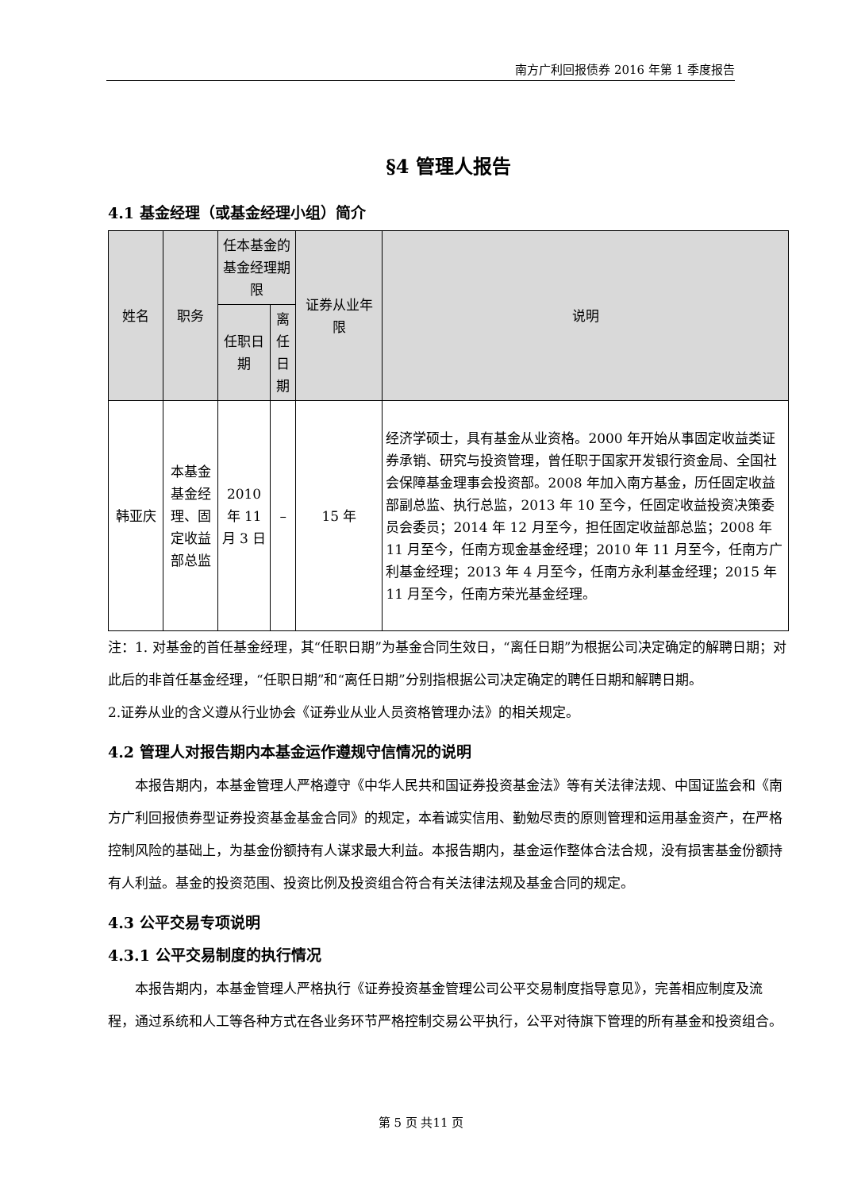南方广利回报债券 2016 年第 1 季度报告
§4 管理人报告
4.1 基金经理（或基金经理小组）简介
| 姓名 | 职务 | 任本基金的基金经理期限 | | 证券从业年限 | 说明 |
| --- | --- | --- | --- | --- | --- |
| | | 任职日期 | 离任日期 | | |
| 韩亚庆 | 本基金基金经理、固定收益部总监 | 2010 年 11 月 3 日 | – | 15 年 | 经济学硕士，具有基金从业资格。2000 年开始从事固定收益类证券承销、研究与投资管理，曾任职于国家开发银行资金局、全国社会保障基金理事会投资部。2008 年加入南方基金，历任固定收益部副总监、执行总监，2013 年 10 至今，任固定收益投资决策委员会委员；2014 年 12 月至今，担任固定收益部总监；2008 年 11 月至今，任南方现金基金经理；2010 年 11 月至今，任南方广利基金经理；2013 年 4 月至今，任南方永利基金经理；2015 年 11 月至今，任南方荣光基金经理。 |
注：1. 对基金的首任基金经理，其“任职日期”为基金合同生效日，“离任日期”为根据公司决定确定的解聘日期；对此后的非首任基金经理，“任职日期”和“离任日期”分别指根据公司决定确定的聘任日期和解聘日期。
2.证券从业的含义遵从行业协会《证券业从业人员资格管理办法》的相关规定。
4.2 管理人对报告期内本基金运作遵规守信情况的说明
本报告期内，本基金管理人严格遵守《中华人民共和国证券投资基金法》等有关法律法规、中国证监会和《南方广利回报债券型证券投资基金基金合同》的规定，本着诚实信用、勤勉尽责的原则管理和运用基金资产，在严格控制风险的基础上，为基金份额持有人谋求最大利益。本报告期内，基金运作整体合法合规，没有损害基金份额持有人利益。基金的投资范围、投资比例及投资组合符合有关法律法规及基金合同的规定。
4.3 公平交易专项说明
4.3.1 公平交易制度的执行情况
本报告期内，本基金管理人严格执行《证券投资基金管理公司公平交易制度指导意见》，完善相应制度及流程，通过系统和人工等各种方式在各业务环节严格控制交易公平执行，公平对待旗下管理的所有基金和投资组合。
第 5 页 共11 页